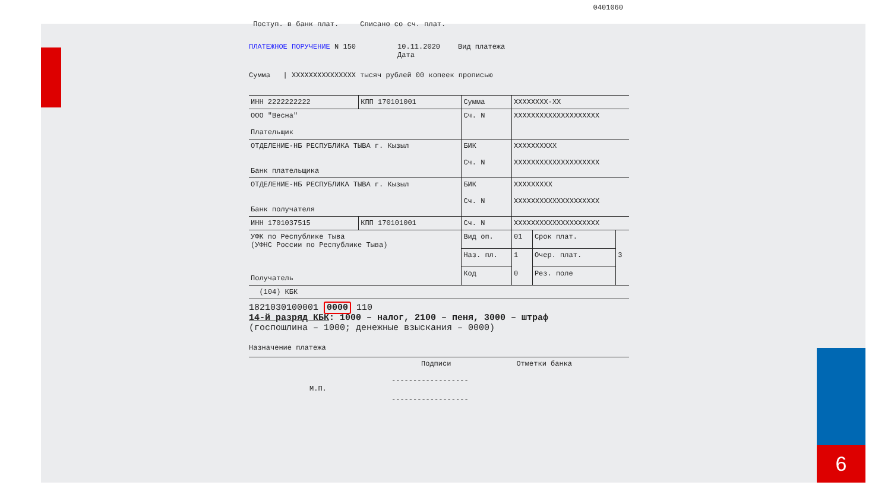6
0401060
Поступ. в банк плат. Списано со сч. плат.
ПЛАТЕЖНОЕ ПОРУЧЕНИЕ N 150 10.11.2020
Дата Вид платежа
Сумма | XXXXXXXXXXXXXXX тысяч рублей 00 копеек прописью
| ИНН 2222222222 | КПП 170101001 | Сумма | XXXXXXXX-XX | | |
| ООО "Весна" Плательщик | | Сч. N | XXXXXXXXXXXXXXXXXXXX | | |
| ОТДЕЛЕНИЕ-НБ РЕСПУБЛИКА ТЫВА г. Кызыл Банк плательщика | | БИК Сч. N | XXXXXXXXXX XXXXXXXXXXXXXXXXXXXX | | |
| ОТДЕЛЕНИЕ-НБ РЕСПУБЛИКА ТЫВА г. Кызыл Банк получателя | | БИК Сч. N | XXXXXXXXX XXXXXXXXXXXXXXXXXXXX | | |
| ИНН 1701037515 | КПП 170101001 | Сч. N | XXXXXXXXXXXXXXXXXXXX | | |
| УФК по Республике Тыва (УФНС России по Республике Тыва) Получатель | | Вид оп. | 01 | Срок плат. | |
| | | Наз. пл. | 1 | Очер. плат. | 3 |
| | | Код | 0 | Рез. поле | |
| (104) КБК | | | | | |
1821030100001 0000 110
14-й разряд КБК: 1000 – налог, 2100 – пеня, 3000 – штраф
(госпошлина – 1000; денежные взыскания – 0000)
Назначение платежа
Подписи Отметки банка
------------------
М.П.
------------------